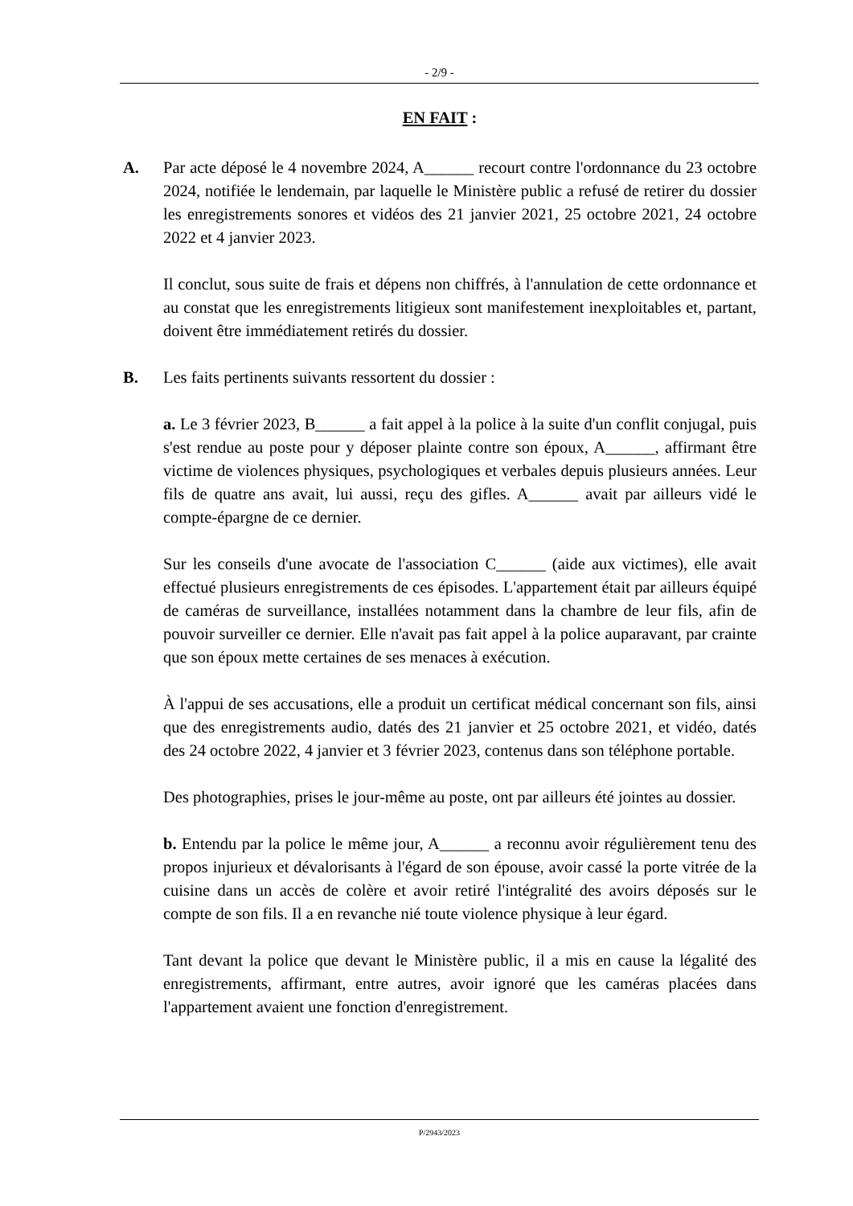- 2/9 -
EN FAIT :
A. Par acte déposé le 4 novembre 2024, A______ recourt contre l'ordonnance du 23 octobre 2024, notifiée le lendemain, par laquelle le Ministère public a refusé de retirer du dossier les enregistrements sonores et vidéos des 21 janvier 2021, 25 octobre 2021, 24 octobre 2022 et 4 janvier 2023.
Il conclut, sous suite de frais et dépens non chiffrés, à l'annulation de cette ordonnance et au constat que les enregistrements litigieux sont manifestement inexploitables et, partant, doivent être immédiatement retirés du dossier.
B. Les faits pertinents suivants ressortent du dossier :
a. Le 3 février 2023, B______ a fait appel à la police à la suite d'un conflit conjugal, puis s'est rendue au poste pour y déposer plainte contre son époux, A______, affirmant être victime de violences physiques, psychologiques et verbales depuis plusieurs années. Leur fils de quatre ans avait, lui aussi, reçu des gifles. A______ avait par ailleurs vidé le compte-épargne de ce dernier.
Sur les conseils d'une avocate de l'association C______ (aide aux victimes), elle avait effectué plusieurs enregistrements de ces épisodes. L'appartement était par ailleurs équipé de caméras de surveillance, installées notamment dans la chambre de leur fils, afin de pouvoir surveiller ce dernier. Elle n'avait pas fait appel à la police auparavant, par crainte que son époux mette certaines de ses menaces à exécution.
À l'appui de ses accusations, elle a produit un certificat médical concernant son fils, ainsi que des enregistrements audio, datés des 21 janvier et 25 octobre 2021, et vidéo, datés des 24 octobre 2022, 4 janvier et 3 février 2023, contenus dans son téléphone portable.
Des photographies, prises le jour-même au poste, ont par ailleurs été jointes au dossier.
b. Entendu par la police le même jour, A______ a reconnu avoir régulièrement tenu des propos injurieux et dévalorisants à l'égard de son épouse, avoir cassé la porte vitrée de la cuisine dans un accès de colère et avoir retiré l'intégralité des avoirs déposés sur le compte de son fils. Il a en revanche nié toute violence physique à leur égard.
Tant devant la police que devant le Ministère public, il a mis en cause la légalité des enregistrements, affirmant, entre autres, avoir ignoré que les caméras placées dans l'appartement avaient une fonction d'enregistrement.
P/2943/2023